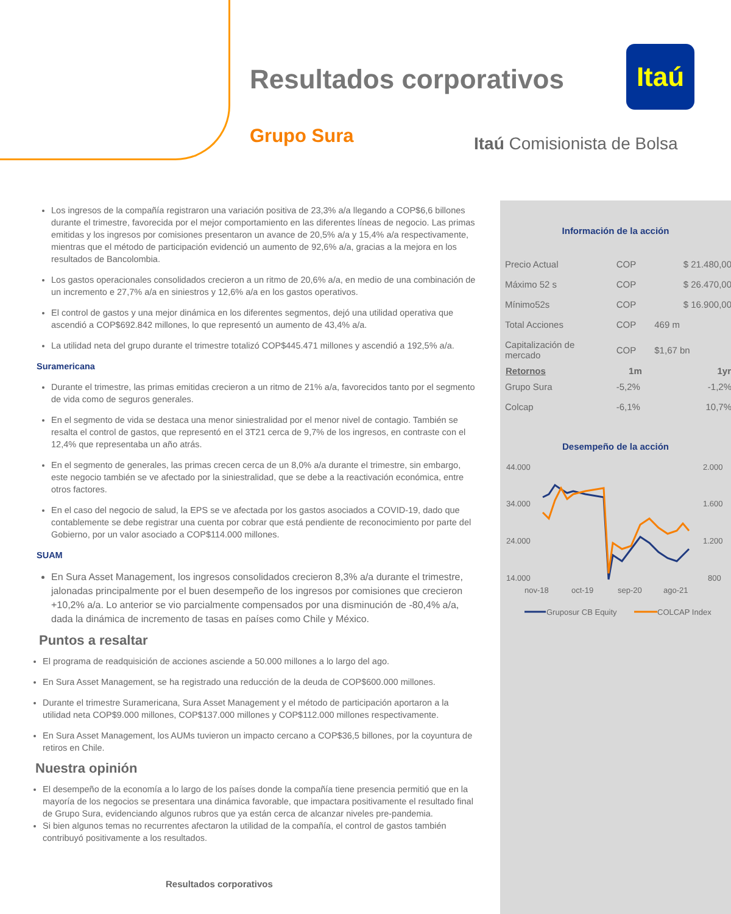Resultados corporativos
Itaú
Grupo Sura Itaú Comisionista de Bolsa
Los ingresos de la compañía registraron una variación positiva de 23,3% a/a llegando a COP$6,6 billones durante el trimestre, favorecida por el mejor comportamiento en las diferentes líneas de negocio. Las primas emitidas y los ingresos por comisiones presentaron un avance de 20,5% a/a y 15,4% a/a respectivamente, mientras que el método de participación evidenció un aumento de 92,6% a/a, gracias a la mejora en los resultados de Bancolombia.
Los gastos operacionales consolidados crecieron a un ritmo de 20,6% a/a, en medio de una combinación de un incremento e 27,7% a/a en siniestros y 12,6% a/a en los gastos operativos.
El control de gastos y una mejor dinámica en los diferentes segmentos, dejó una utilidad operativa que ascendió a COP$692.842 millones, lo que representó un aumento de 43,4% a/a.
La utilidad neta del grupo durante el trimestre totalizó COP$445.471 millones y ascendió a 192,5% a/a.
Suramericana
Durante el trimestre, las primas emitidas crecieron a un ritmo de 21% a/a, favorecidos tanto por el segmento de vida como de seguros generales.
En el segmento de vida se destaca una menor siniestralidad por el menor nivel de contagio. También se resalta el control de gastos, que representó en el 3T21 cerca de 9,7% de los ingresos, en contraste con el 12,4% que representaba un año atrás.
En el segmento de generales, las primas crecen cerca de un 8,0% a/a durante el trimestre, sin embargo, este negocio también se ve afectado por la siniestralidad, que se debe a la reactivación económica, entre otros factores.
En el caso del negocio de salud, la EPS se ve afectada por los gastos asociados a COVID-19, dado que contablemente se debe registrar una cuenta por cobrar que está pendiente de reconocimiento por parte del Gobierno, por un valor asociado a COP$114.000 millones.
SUAM
En Sura Asset Management, los ingresos consolidados crecieron 8,3% a/a durante el trimestre, jalonadas principalmente por el buen desempeño de los ingresos por comisiones que crecieron +10,2% a/a. Lo anterior se vio parcialmente compensados por una disminución de -80,4% a/a, dada la dinámica de incremento de tasas en países como Chile y México.
Puntos a resaltar
El programa de readquisición de acciones asciende a 50.000 millones a lo largo del ago.
En Sura Asset Management, se ha registrado una reducción de la deuda de COP$600.000 millones.
Durante el trimestre Suramericana, Sura Asset Management y el método de participación aportaron a la utilidad neta COP$9.000 millones, COP$137.000 millones y COP$112.000 millones respectivamente.
En Sura Asset Management, los AUMs tuvieron un impacto cercano a COP$36,5 billones, por la coyuntura de retiros en Chile.
Nuestra opinión
El desempeño de la economía a lo largo de los países donde la compañía tiene presencia permitió que en la mayoría de los negocios se presentara una dinámica favorable, que impactara positivamente el resultado final de Grupo Sura, evidenciando algunos rubros que ya están cerca de alcanzar niveles pre-pandemia.
Si bien algunos temas no recurrentes afectaron la utilidad de la compañía, el control de gastos también contribuyó positivamente a los resultados.
Información de la acción
| Precio Actual | COP | $ 21.480,00 |
| Máximo 52 s | COP | $ 26.470,00 |
| Mínimo52s | COP | $ 16.900,00 |
| Total Acciones | COP | 469 m |
| Capitalización de mercado | COP | $1,67 bn |
| Retornos | 1m | 1yr |
| Grupo Sura | -5,2% | -1,2% |
| Colcap | -6,1% | 10,7% |
Desempeño de la acción
44.000
34.000
24.000
14.000
2.000
1.600
1.200
800
nov-18
oct-19
sep-20
ago-21
Gruposur CB Equity
COLCAP Index
Resultados corporativos